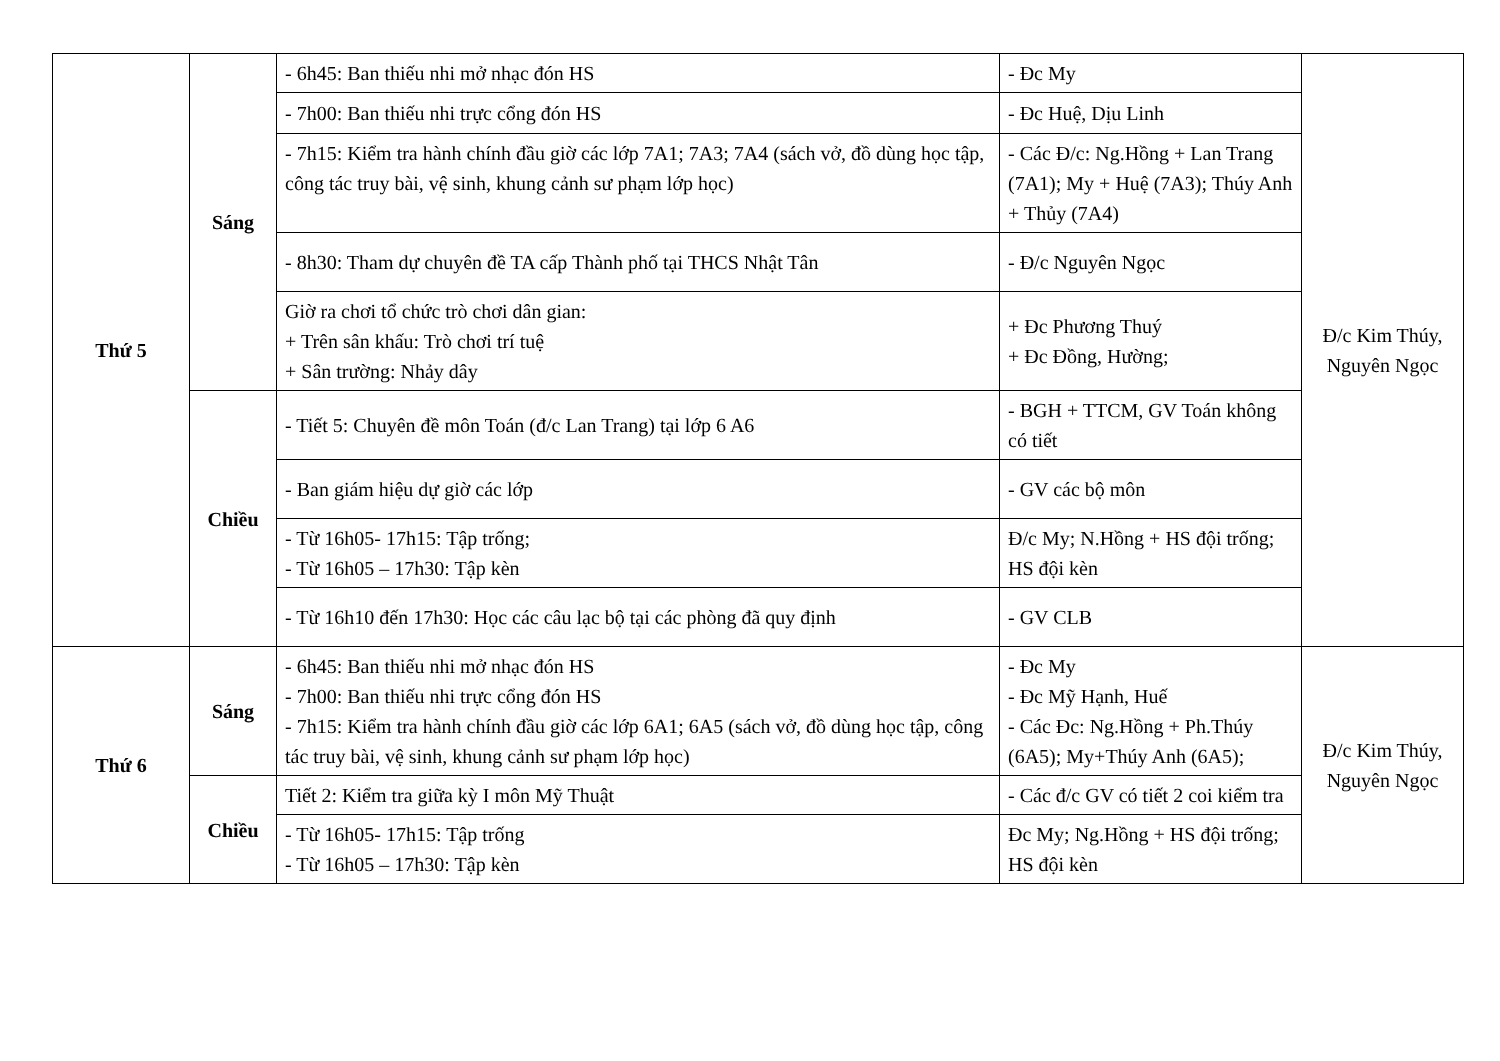| Thứ 5 | Sáng | - 6h45: Ban thiếu nhi mở nhạc đón HS | - Đc My | Đ/c Kim Thúy, Nguyên Ngọc |
| | | - 7h00: Ban thiếu nhi trực cổng đón HS | - Đc Huệ, Dịu Linh | |
| | | - 7h15: Kiểm tra hành chính đầu giờ các lớp 7A1; 7A3; 7A4 (sách vở, đồ dùng học tập, công tác truy bài, vệ sinh, khung cảnh sư phạm lớp học) | - Các Đ/c: Ng.Hồng + Lan Trang (7A1); My + Huệ (7A3); Thúy Anh + Thủy (7A4) | |
| | | - 8h30: Tham dự chuyên đề TA cấp Thành phố tại THCS Nhật Tân | - Đ/c Nguyên Ngọc | |
| | | Giờ ra chơi tổ chức trò chơi dân gian: + Trên sân khấu: Trò chơi trí tuệ + Sân trường: Nhảy dây | + Đc Phương Thuý + Đc Đồng, Hường; | |
| | Chiều | - Tiết 5: Chuyên đề môn Toán (đ/c Lan Trang) tại lớp 6 A6 | - BGH + TTCM, GV Toán không có tiết | |
| | | - Ban giám hiệu dự giờ các lớp | - GV các bộ môn | |
| | | - Từ 16h05- 17h15: Tập trống; - Từ 16h05 – 17h30: Tập kèn | Đ/c My; N.Hồng + HS đội trống; HS đội kèn | |
| | | - Từ 16h10 đến 17h30: Học các câu lạc bộ tại các phòng đã quy định | - GV CLB | |
| Thứ 6 | Sáng | - 6h45: Ban thiếu nhi mở nhạc đón HS - 7h00: Ban thiếu nhi trực cổng đón HS - 7h15: Kiểm tra hành chính đầu giờ các lớp 6A1; 6A5 (sách vở, đồ dùng học tập, công tác truy bài, vệ sinh, khung cảnh sư phạm lớp học) | - Đc My - Đc Mỹ Hạnh, Huế - Các Đc: Ng.Hồng + Ph.Thúy (6A5); My+Thúy Anh (6A5); | Đ/c Kim Thúy, Nguyên Ngọc |
| | Chiều | Tiết 2: Kiểm tra giữa kỳ I môn Mỹ Thuật | - Các đ/c GV có tiết 2 coi kiểm tra | |
| | | - Từ 16h05- 17h15: Tập trống - Từ 16h05 – 17h30: Tập kèn | Đc My; Ng.Hồng + HS đội trống; HS đội kèn | |